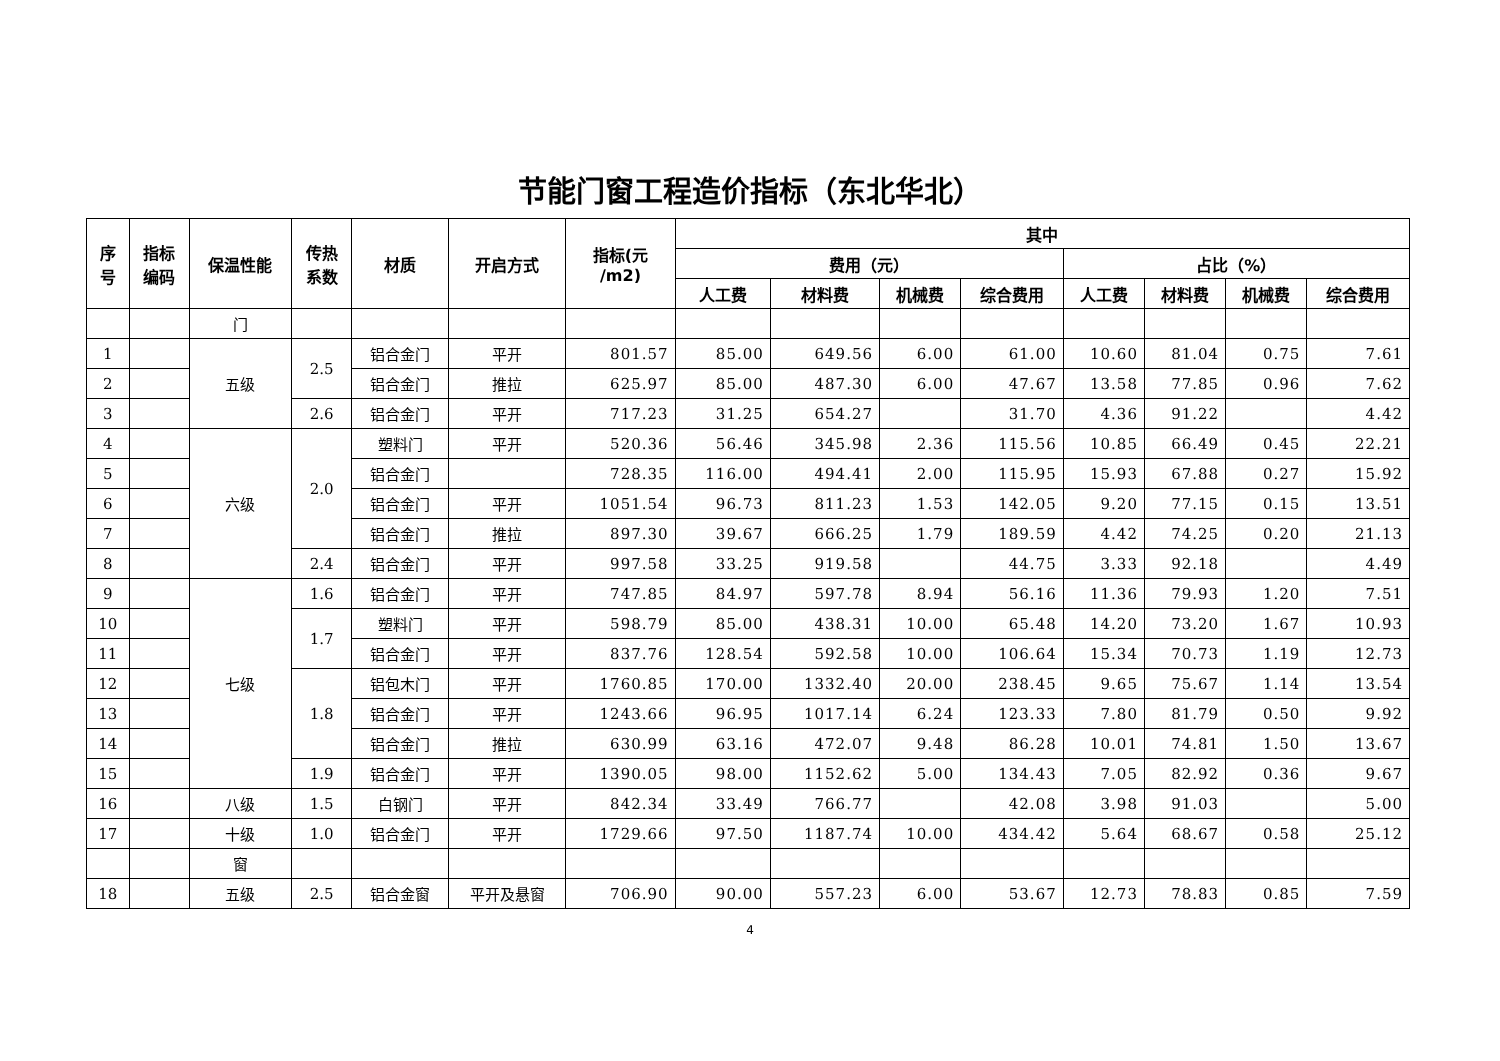节能门窗工程造价指标（东北华北）
| 序 号 | 指标 编码 | 保温性能 | 传热 系数 | 材质 | 开启方式 | 指标(元 /m2) | 其中 | | | | | | | |
| --- | --- | --- | --- | --- | --- | --- | --- | --- | --- | --- | --- | --- | --- | --- |
| | | | | | | | 费用（元） | | | | 占比（%） | | | |
| | | | | | | | 人工费 | 材料费 | 机械费 | 综合费用 | 人工费 | 材料费 | 机械费 | 综合费用 |
| | | 门 | | | | | | | | | | | | |
| 1 | | 五级 | 2.5 | 铝合金门 | 平开 | 801.57 | 85.00 | 649.56 | 6.00 | 61.00 | 10.60 | 81.04 | 0.75 | 7.61 |
| 2 | | | | 铝合金门 | 推拉 | 625.97 | 85.00 | 487.30 | 6.00 | 47.67 | 13.58 | 77.85 | 0.96 | 7.62 |
| 3 | | | 2.6 | 铝合金门 | 平开 | 717.23 | 31.25 | 654.27 | | 31.70 | 4.36 | 91.22 | | 4.42 |
| 4 | | 六级 | 2.0 | 塑料门 | 平开 | 520.36 | 56.46 | 345.98 | 2.36 | 115.56 | 10.85 | 66.49 | 0.45 | 22.21 |
| 5 | | | | 铝合金门 | | 728.35 | 116.00 | 494.41 | 2.00 | 115.95 | 15.93 | 67.88 | 0.27 | 15.92 |
| 6 | | | | 铝合金门 | 平开 | 1051.54 | 96.73 | 811.23 | 1.53 | 142.05 | 9.20 | 77.15 | 0.15 | 13.51 |
| 7 | | | | 铝合金门 | 推拉 | 897.30 | 39.67 | 666.25 | 1.79 | 189.59 | 4.42 | 74.25 | 0.20 | 21.13 |
| 8 | | | 2.4 | 铝合金门 | 平开 | 997.58 | 33.25 | 919.58 | | 44.75 | 3.33 | 92.18 | | 4.49 |
| 9 | | 七级 | 1.6 | 铝合金门 | 平开 | 747.85 | 84.97 | 597.78 | 8.94 | 56.16 | 11.36 | 79.93 | 1.20 | 7.51 |
| 10 | | | 1.7 | 塑料门 | 平开 | 598.79 | 85.00 | 438.31 | 10.00 | 65.48 | 14.20 | 73.20 | 1.67 | 10.93 |
| 11 | | | | 铝合金门 | 平开 | 837.76 | 128.54 | 592.58 | 10.00 | 106.64 | 15.34 | 70.73 | 1.19 | 12.73 |
| 12 | | | 1.8 | 铝包木门 | 平开 | 1760.85 | 170.00 | 1332.40 | 20.00 | 238.45 | 9.65 | 75.67 | 1.14 | 13.54 |
| 13 | | | | 铝合金门 | 平开 | 1243.66 | 96.95 | 1017.14 | 6.24 | 123.33 | 7.80 | 81.79 | 0.50 | 9.92 |
| 14 | | | | 铝合金门 | 推拉 | 630.99 | 63.16 | 472.07 | 9.48 | 86.28 | 10.01 | 74.81 | 1.50 | 13.67 |
| 15 | | | 1.9 | 铝合金门 | 平开 | 1390.05 | 98.00 | 1152.62 | 5.00 | 134.43 | 7.05 | 82.92 | 0.36 | 9.67 |
| 16 | | 八级 | 1.5 | 白钢门 | 平开 | 842.34 | 33.49 | 766.77 | | 42.08 | 3.98 | 91.03 | | 5.00 |
| 17 | | 十级 | 1.0 | 铝合金门 | 平开 | 1729.66 | 97.50 | 1187.74 | 10.00 | 434.42 | 5.64 | 68.67 | 0.58 | 25.12 |
| | | 窗 | | | | | | | | | | | | |
| 18 | | 五级 | 2.5 | 铝合金窗 | 平开及悬窗 | 706.90 | 90.00 | 557.23 | 6.00 | 53.67 | 12.73 | 78.83 | 0.85 | 7.59 |
4